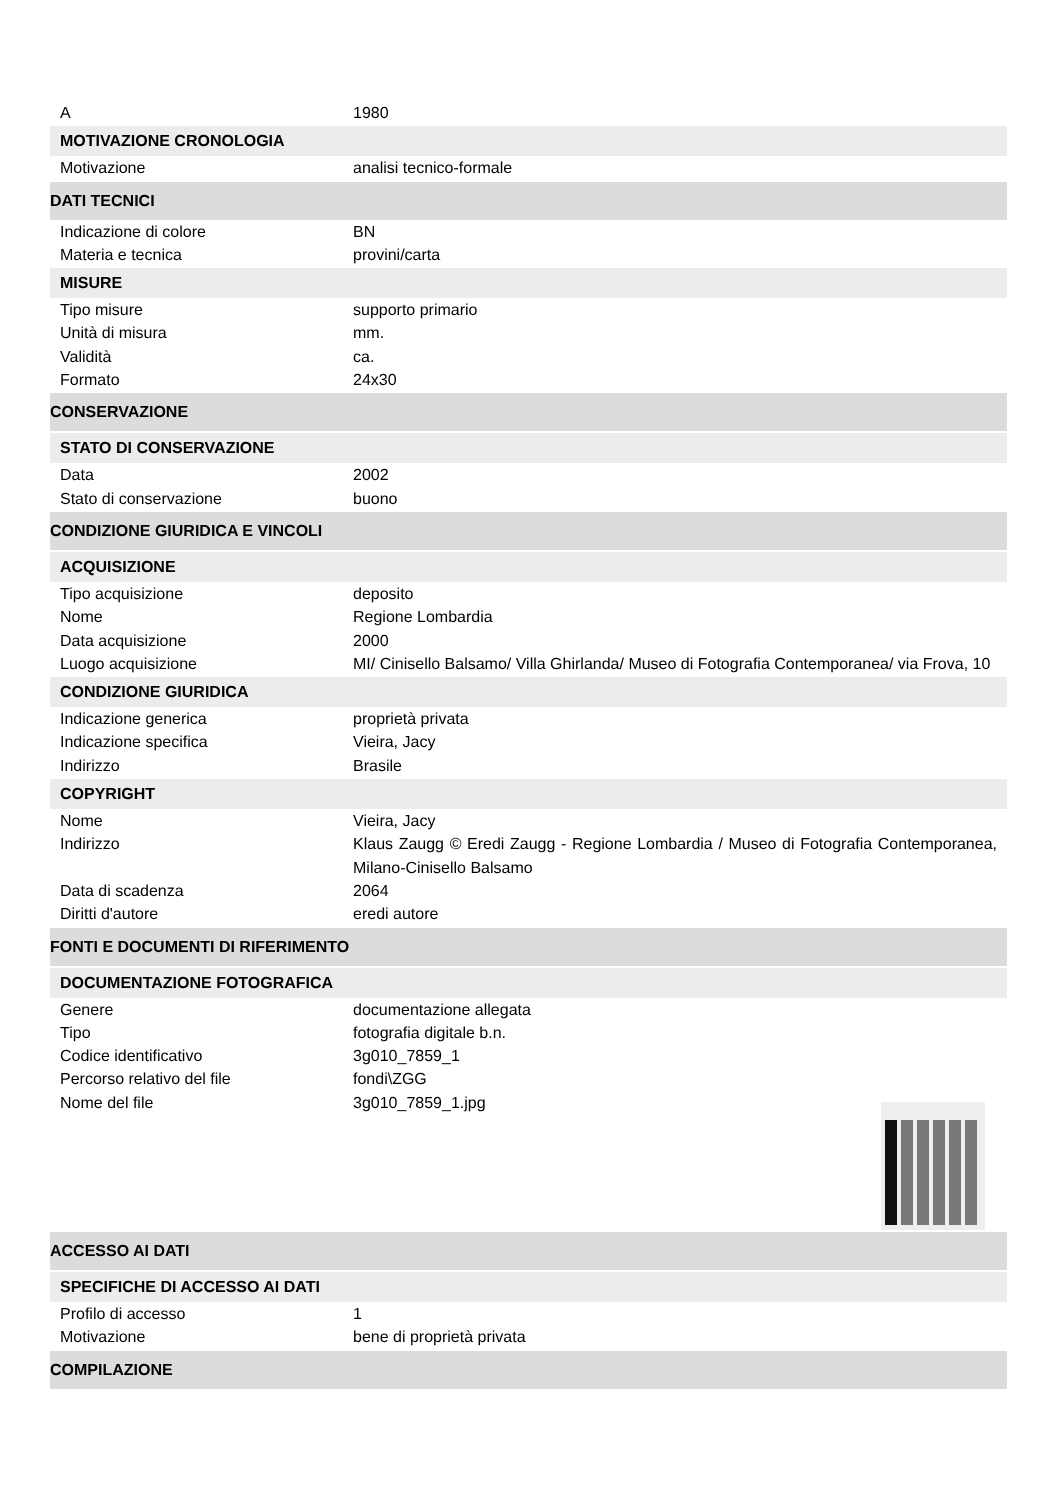A 1980
MOTIVAZIONE CRONOLOGIA
Motivazione analisi tecnico-formale
DATI TECNICI
Indicazione di colore BN
Materia e tecnica provini/carta
MISURE
Tipo misure supporto primario
Unità di misura mm.
Validità ca.
Formato 24x30
CONSERVAZIONE
STATO DI CONSERVAZIONE
Data 2002
Stato di conservazione buono
CONDIZIONE GIURIDICA E VINCOLI
ACQUISIZIONE
Tipo acquisizione deposito
Nome Regione Lombardia
Data acquisizione 2000
Luogo acquisizione MI/ Cinisello Balsamo/ Villa Ghirlanda/ Museo di Fotografia Contemporanea/ via Frova, 10
CONDIZIONE GIURIDICA
Indicazione generica proprietà privata
Indicazione specifica Vieira, Jacy
Indirizzo Brasile
COPYRIGHT
Nome Vieira, Jacy
Indirizzo Klaus Zaugg © Eredi Zaugg - Regione Lombardia / Museo di Fotografia Contemporanea, Milano-Cinisello Balsamo
Data di scadenza 2064
Diritti d'autore eredi autore
FONTI E DOCUMENTI DI RIFERIMENTO
DOCUMENTAZIONE FOTOGRAFICA
Genere documentazione allegata
Tipo fotografia digitale b.n.
Codice identificativo 3g010_7859_1
Percorso relativo del file fondi\ZGG
Nome del file 3g010_7859_1.jpg
ACCESSO AI DATI
SPECIFICHE DI ACCESSO AI DATI
Profilo di accesso 1
Motivazione bene di proprietà privata
COMPILAZIONE